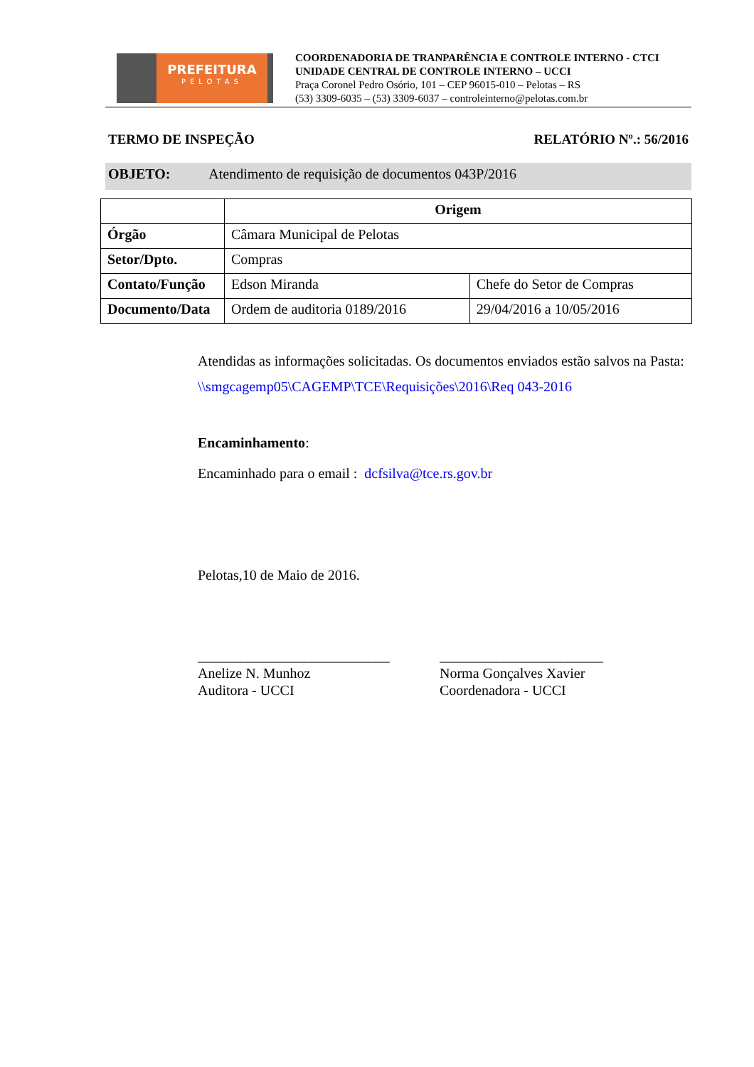PREFEITURA
PELOTAS
COORDENADORIA DE TRANPARÊNCIA E CONTROLE INTERNO - CTCI
UNIDADE CENTRAL DE CONTROLE INTERNO – UCCI
Praça Coronel Pedro Osório, 101 – CEP 96015-010 – Pelotas – RS
(53) 3309-6035 – (53) 3309-6037 – controleinterno@pelotas.com.br
TERMO DE INSPEÇÃO RELATÓRIO Nº.: 56/2016
OBJETO: Atendimento de requisição de documentos 043P/2016
| | Origem | |
| Órgão | Câmara Municipal de Pelotas | |
| Setor/Dpto. | Compras | |
| Contato/Função | Edson Miranda | Chefe do Setor de Compras |
| Documento/Data | Ordem de auditoria 0189/2016 | 29/04/2016 a 10/05/2016 |
Atendidas as informações solicitadas. Os documentos enviados estão salvos na Pasta: \\smgcagemp05\CAGEMP\TCE\Requisições\2016\Req 043-2016
Encaminhamento:
Encaminhado para o email : dcfsilva@tce.rs.gov.br
Pelotas,10 de Maio de 2016.
___________________________
Anelize N. Munhoz
Auditora - UCCI
_______________________
Norma Gonçalves Xavier
Coordenadora - UCCI